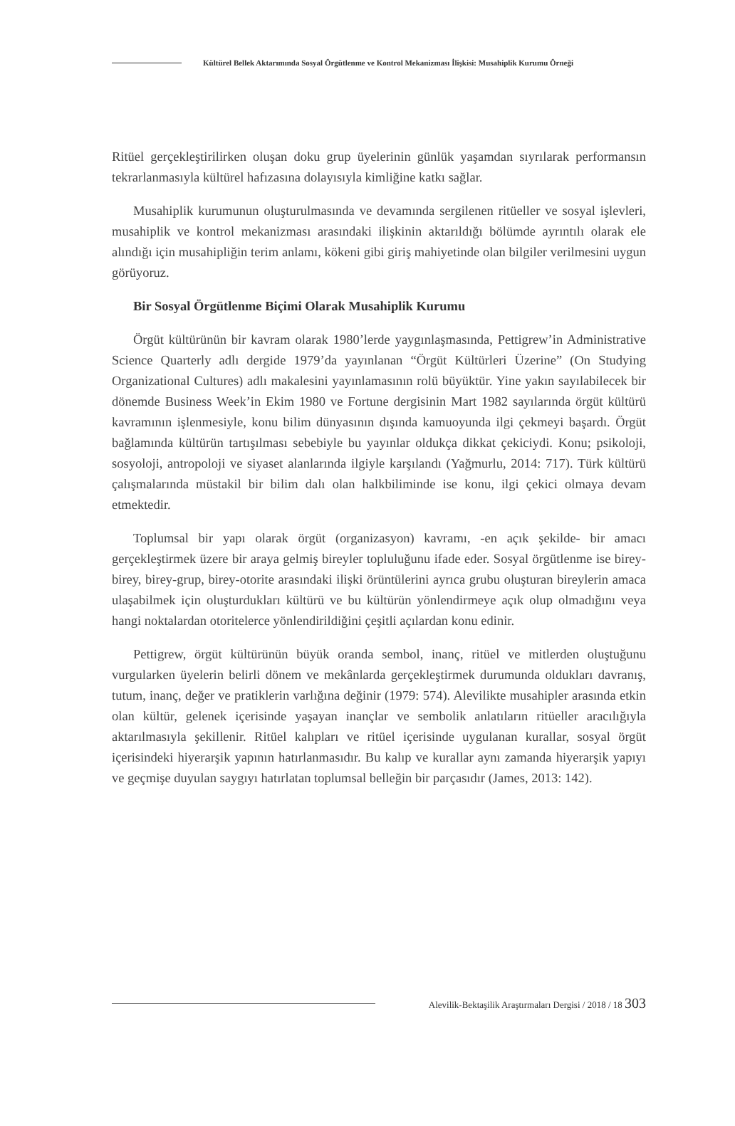Kültürel Bellek Aktarımında Sosyal Örgütlenme ve Kontrol Mekanizması İlişkisi: Musahiplik Kurumu Örneği
Ritüel gerçekleştirilirken oluşan doku grup üyelerinin günlük yaşamdan sıyrılarak performansın tekrarlanmasıyla kültürel hafızasına dolayısıyla kimliğine katkı sağlar.
Musahiplik kurumunun oluşturulmasında ve devamında sergilenen ritüeller ve sosyal işlevleri, musahiplik ve kontrol mekanizması arasındaki ilişkinin aktarıldığı bölümde ayrıntılı olarak ele alındığı için musahipliğin terim anlamı, kökeni gibi giriş mahiyetinde olan bilgiler verilmesini uygun görüyoruz.
Bir Sosyal Örgütlenme Biçimi Olarak Musahiplik Kurumu
Örgüt kültürünün bir kavram olarak 1980’lerde yaygınlaşmasında, Pettigrew’in Administrative Science Quarterly adlı dergide 1979’da yayınlanan “Örgüt Kültürleri Üzerine” (On Studying Organizational Cultures) adlı makalesini yayınlamasının rolü büyüktür. Yine yakın sayılabilecek bir dönemde Business Week’in Ekim 1980 ve Fortune dergisinin Mart 1982 sayılarında örgüt kültürü kavramının işlenmesiyle, konu bilim dünyasının dışında kamuoyunda ilgi çekmeyi başardı. Örgüt bağlamında kültürün tartışılması sebebiyle bu yayınlar oldukça dikkat çekiciydi. Konu; psikoloji, sosyoloji, antropoloji ve siyaset alanlarında ilgiyle karşılandı (Yağmurlu, 2014: 717). Türk kültürü çalışmalarında müstakil bir bilim dalı olan halkbiliminde ise konu, ilgi çekici olmaya devam etmektedir.
Toplumsal bir yapı olarak örgüt (organizasyon) kavramı, -en açık şekilde- bir amacı gerçekleştirmek üzere bir araya gelmiş bireyler topluluğunu ifade eder. Sosyal örgütlenme ise birey-birey, birey-grup, birey-otorite arasındaki ilişki örüntülerini ayrıca grubu oluşturan bireylerin amaca ulaşabilmek için oluşturdukları kültürü ve bu kültürün yönlendirmeye açık olup olmadığını veya hangi noktalardan otoritelerce yönlendirildiğini çeşitli açılardan konu edinir.
Pettigrew, örgüt kültürünün büyük oranda sembol, inanç, ritüel ve mitlerden oluştuğunu vurgularken üyelerin belirli dönem ve mekânlarda gerçekleştirmek durumunda oldukları davranış, tutum, inanç, değer ve pratiklerin varlığına değinir (1979: 574). Alevilikte musahipler arasında etkin olan kültür, gelenek içerisinde yaşayan inançlar ve sembolik anlatıların ritüeller aracılığıyla aktarılmasıyla şekillenir. Ritüel kalıpları ve ritüel içerisinde uygulanan kurallar, sosyal örgüt içerisindeki hiyerarşik yapının hatırlanmasıdır. Bu kalıp ve kurallar aynı zamanda hiyerarşik yapıyı ve geçmişe duyulan saygıyı hatırlatan toplumsal belleğin bir parçasıdır (James, 2013: 142).
Alevilik-Bektaşilik Araştırmaları Dergisi / 2018 / 18 303